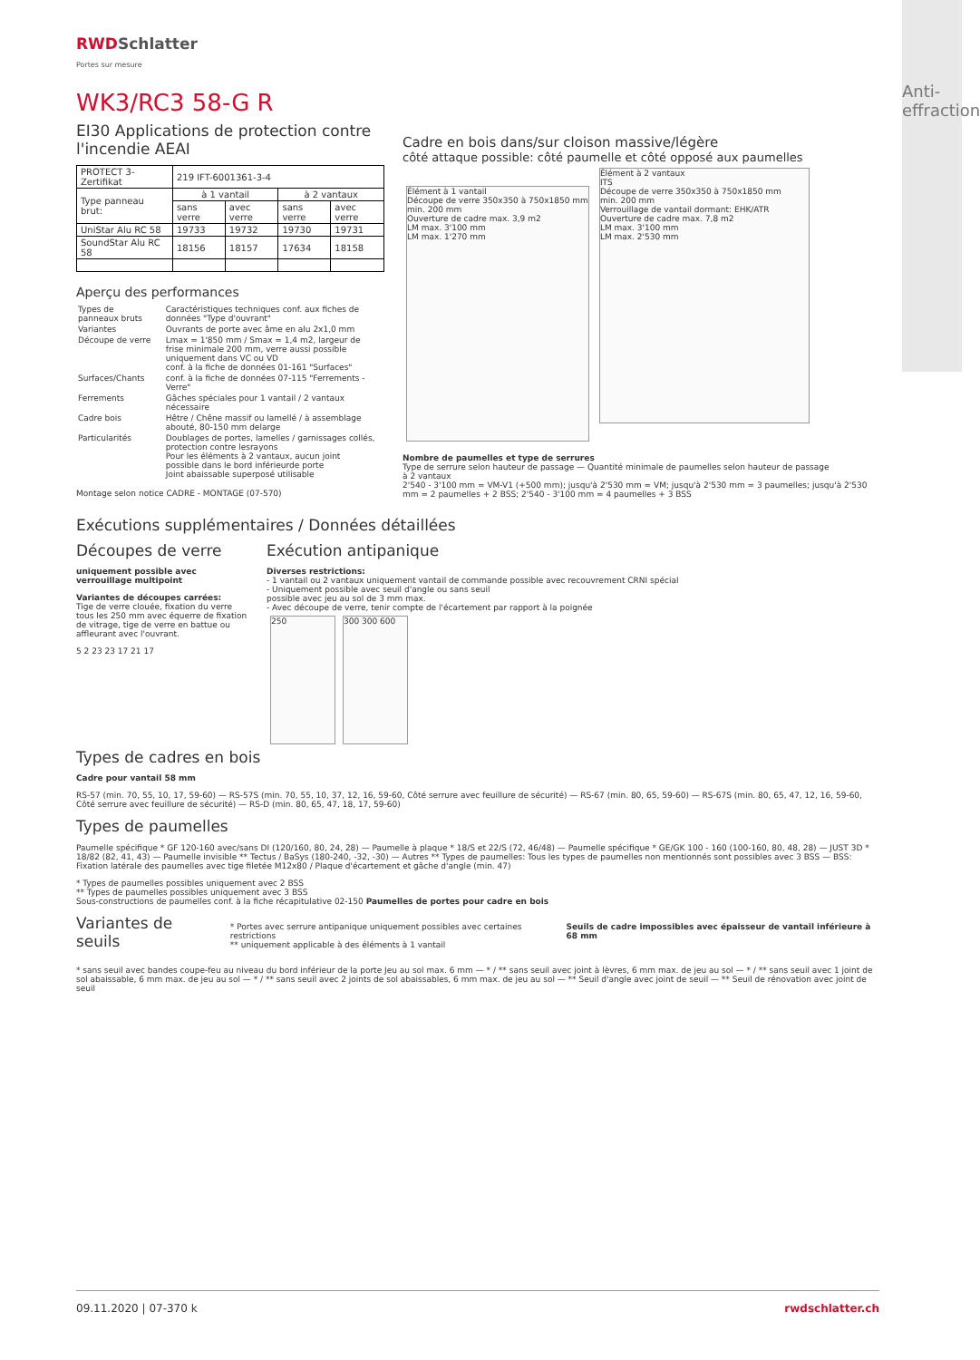Anti-effraction
RWDSchlatter
Portes sur mesure
WK3/RC3 58-G R
EI30 Applications de protection contre l'incendie AEAI
| PROTECT 3-Zertifikat | 219 IFT-6001361-3-4 | | | |
| Type panneau brut: | à 1 vantail | | à 2 vantaux | |
| | sans verre | avec verre | sans verre | avec verre |
| UniStar Alu RC 58 | 19733 | 19732 | 19730 | 19731 |
| SoundStar Alu RC 58 | 18156 | 18157 | 17634 | 18158 |
Aperçu des performances
| Types de panneaux bruts | Caractéristiques techniques conf. aux fiches de données "Type d'ouvrant" |
| Variantes | Ouvrants de porte avec âme en alu 2x1,0 mm |
| Découpe de verre | Lmax = 1'850 mm / Smax = 1,4 m2, largeur de frise minimale 200 mm, verre aussi possible uniquement dans VC ou VD conf. à la fiche de données 01-161 "Surfaces" |
| Surfaces/Chants | conf. à la fiche de données 07-115 "Ferrements - Verre" |
| Ferrements | Gâches spéciales pour 1 vantail / 2 vantaux nécessaire |
| Cadre bois | Hêtre / Chêne massif ou lamellé / à assemblage abouté, 80-150 mm delarge |
| Particularités | Doublages de portes, lamelles / garnissages collés, protection contre lesrayons Pour les éléments à 2 vantaux, aucun joint possible dans le bord inférieurde porte Joint abaissable superposé utilisable |
Montage selon notice CADRE - MONTAGE (07-570)
Cadre en bois dans/sur cloison massive/légère
côté attaque possible: côté paumelle et côté opposé aux paumelles
Élément à 1 vantail
Découpe de verre 350x350 à 750x1850 mm
min. 200 mm
Ouverture de cadre max. 3,9 m2
LM max. 3'100 mm
LM max. 1'270 mm
Élément à 2 vantaux
ITS
Découpe de verre 350x350 à 750x1850 mm
min. 200 mm
Verrouillage de vantail dormant: EHK/ATR
Ouverture de cadre max. 7,8 m2
LM max. 3'100 mm
LM max. 2'530 mm
Nombre de paumelles et type de serrures
Type de serrure selon hauteur de passage — Quantité minimale de paumelles selon hauteur de passage
à 2 vantaux
2'540 - 3'100 mm = VM-V1 (+500 mm); jusqu'à 2'530 mm = VM; jusqu'à 2'530 mm = 3 paumelles; jusqu'à 2'530 mm = 2 paumelles + 2 BSS; 2'540 - 3'100 mm = 4 paumelles + 3 BSS
Exécutions supplémentaires / Données détaillées
Découpes de verre
uniquement possible avec verrouillage multipoint
Variantes de découpes carrées:
Tige de verre clouée, fixation du verre tous les 250 mm avec équerre de fixation de vitrage, tige de verre en battue ou affleurant avec l'ouvrant.
5 2 23 23 17 21 17
Exécution antipanique
Diverses restrictions:
- 1 vantail ou 2 vantaux uniquement vantail de commande possible avec recouvrement CRNI spécial
- Uniquement possible avec seuil d'angle ou sans seuil
possible avec jeu au sol de 3 mm max.
- Avec découpe de verre, tenir compte de l'écartement par rapport à la poignée
250 300 300 600
Types de cadres en bois
Cadre pour vantail 58 mm
RS-57 (min. 70, 55, 10, 17, 59-60) — RS-57S (min. 70, 55, 10, 37, 12, 16, 59-60, Côté serrure avec feuillure de sécurité) — RS-67 (min. 80, 65, 59-60) — RS-67S (min. 80, 65, 47, 12, 16, 59-60, Côté serrure avec feuillure de sécurité) — RS-D (min. 80, 65, 47, 18, 17, 59-60)
Types de paumelles
Paumelle spécifique * GF 120-160 avec/sans DI (120/160, 80, 24, 28) — Paumelle à plaque * 18/S et 22/S (72, 46/48) — Paumelle spécifique * GE/GK 100 - 160 (100-160, 80, 48, 28) — JUST 3D * 18/82 (82, 41, 43) — Paumelle invisible ** Tectus / BaSys (180-240, -32, -30) — Autres ** Types de paumelles: Tous les types de paumelles non mentionnés sont possibles avec 3 BSS — BSS: Fixation latérale des paumelles avec tige filetée M12x80 / Plaque d'écartement et gâche d'angle (min. 47)
* Types de paumelles possibles uniquement avec 2 BSS
** Types de paumelles possibles uniquement avec 3 BSS
Sous-constructions de paumelles conf. à la fiche récapitulative 02-150 Paumelles de portes pour cadre en bois
Variantes de seuils
* Portes avec serrure antipanique uniquement possibles avec certaines restrictions
** uniquement applicable à des éléments à 1 vantail
Seuils de cadre impossibles avec épaisseur de vantail inférieure à 68 mm
* sans seuil avec bandes coupe-feu au niveau du bord inférieur de la porte Jeu au sol max. 6 mm — * / ** sans seuil avec joint à lèvres, 6 mm max. de jeu au sol — * / ** sans seuil avec 1 joint de sol abaissable, 6 mm max. de jeu au sol — * / ** sans seuil avec 2 joints de sol abaissables, 6 mm max. de jeu au sol — ** Seuil d'angle avec joint de seuil — ** Seuil de rénovation avec joint de seuil
09.11.2020 | 07-370 k rwdschlatter.ch